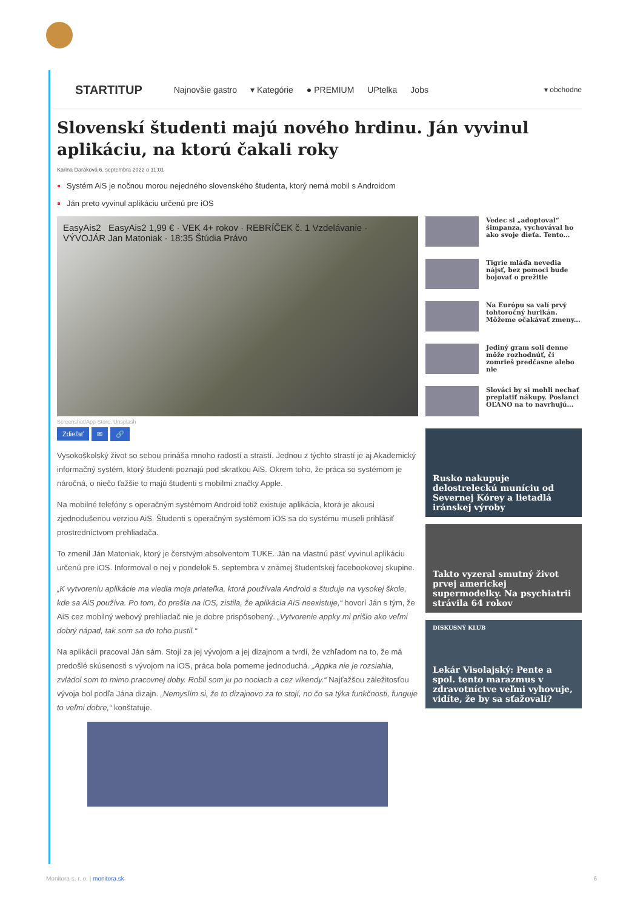STARTITUP Najnovšie gastro ▾ Kategórie ● PREMIUM UPtelka Jobs ▾ obchodne
Slovenskí študenti majú nového hrdinu. Ján vyvinul aplikáciu, na ktorú čakali roky
Karina Daráková 6. septembra 2022 o 11:01
Systém AiS je nočnou morou nejedného slovenského študenta, ktorý nemá mobil s Androidom
Ján preto vyvinul aplikáciu určenú pre iOS
EasyAis2 EasyAis2 1,99 € · VEK 4+ rokov · REBRÍČEK č. 1 Vzdelávanie · VÝVOJÁR Jan Matoniak · 18:35 Štúdia Právo
Screenshot/App Store, Unsplash
Zdieľať ✉ 🔗
Vysokoškolský život so sebou prináša mnoho radostí a strastí. Jednou z týchto strastí je aj Akademický informačný systém, ktorý študenti poznajú pod skratkou AiS. Okrem toho, že práca so systémom je náročná, o niečo ťažšie to majú študenti s mobilmi značky Apple.
Na mobilné telefóny s operačným systémom Android totiž existuje aplikácia, ktorá je akousi zjednodušenou verziou AiS. Študenti s operačným systémom iOS sa do systému museli prihlásiť prostredníctvom prehliadača.
To zmenil Ján Matoniak, ktorý je čerstvým absolventom TUKE. Ján na vlastnú päsť vyvinul aplikáciu určenú pre iOS. Informoval o nej v pondelok 5. septembra v známej študentskej facebookovej skupine.
„K vytvoreniu aplikácie ma viedla moja priateľka, ktorá používala Android a študuje na vysokej škole, kde sa AiS používa. Po tom, čo prešla na iOS, zistila, že aplikácia AiS neexistuje,“ hovorí Ján s tým, že AiS cez mobilný webový prehliadač nie je dobre prispôsobený. „Vytvorenie appky mi prišlo ako veľmi dobrý nápad, tak som sa do toho pustil.“
Na aplikácii pracoval Ján sám. Stojí za jej vývojom a jej dizajnom a tvrdí, že vzhľadom na to, že má predošlé skúsenosti s vývojom na iOS, práca bola pomerne jednoduchá. „Appka nie je rozsiahla, zvládol som to mimo pracovnej doby. Robil som ju po nociach a cez víkendy.“ Najťažšou záležitosťou vývoja bol podľa Jána dizajn. „Nemyslím si, že to dizajnovo za to stojí, no čo sa týka funkčnosti, funguje to veľmi dobre,“ konštatuje.
Vedec si „adoptoval“ šimpanza, vychovával ho ako svoje dieťa. Tento...
Tigrie mláďa nevedia nájsť, bez pomoci bude bojovať o prežitie
Na Európu sa valí prvý tohtoročný hurikán. Môžeme očakávať zmeny...
Jediný gram soli denne môže rozhodnúť, či zomrieš predčasne alebo nie
Slováci by si mohli nechať preplatiť nákupy. Poslanci OĽANO na to navrhujú...
Rusko nakupuje delostreleckú muníciu od Severnej Kórey a lietadlá iránskej výroby
Takto vyzeral smutný život prvej americkej supermodelky. Na psychiatrii strávila 64 rokov
DISKUSNÝ KLUB
Lekár Visolajský: Pente a spol. tento marazmus v zdravotníctve veľmi vyhovuje, vidíte, že by sa sťažovali?
Monitora s. r. o. | monitora.sk 6